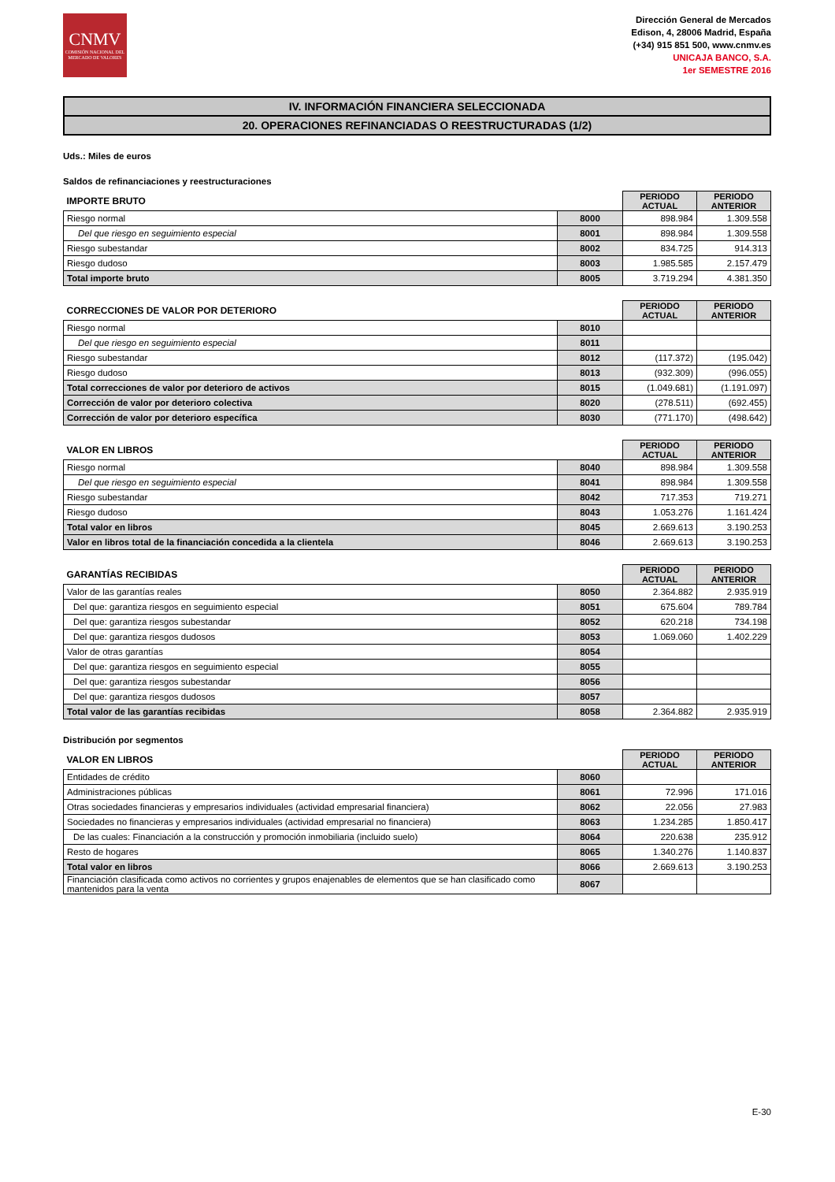CNMV
COMISIÓN NACIONAL DEL MERCADO DE VALORES
Dirección General de Mercados
Edison, 4, 28006 Madrid, España
(+34) 915 851 500, www.cnmv.es
UNICAJA BANCO, S.A.
1er SEMESTRE 2016
IV. INFORMACIÓN FINANCIERA SELECCIONADA
20. OPERACIONES REFINANCIADAS O REESTRUCTURADAS (1/2)
Uds.: Miles de euros
Saldos de refinanciaciones y reestructuraciones
| IMPORTE BRUTO | | PERIODO ACTUAL | PERIODO ANTERIOR |
| --- | --- | --- | --- |
| Riesgo normal | 8000 | 898.984 | 1.309.558 |
| Del que riesgo en seguimiento especial | 8001 | 898.984 | 1.309.558 |
| Riesgo subestandar | 8002 | 834.725 | 914.313 |
| Riesgo dudoso | 8003 | 1.985.585 | 2.157.479 |
| Total importe bruto | 8005 | 3.719.294 | 4.381.350 |
| CORRECCIONES DE VALOR POR DETERIORO | | PERIODO ACTUAL | PERIODO ANTERIOR |
| --- | --- | --- | --- |
| Riesgo normal | 8010 | | |
| Del que riesgo en seguimiento especial | 8011 | | |
| Riesgo subestandar | 8012 | (117.372) | (195.042) |
| Riesgo dudoso | 8013 | (932.309) | (996.055) |
| Total correcciones de valor por deterioro de activos | 8015 | (1.049.681) | (1.191.097) |
| Corrección de valor por deterioro colectiva | 8020 | (278.511) | (692.455) |
| Corrección de valor por deterioro específica | 8030 | (771.170) | (498.642) |
| VALOR EN LIBROS | | PERIODO ACTUAL | PERIODO ANTERIOR |
| --- | --- | --- | --- |
| Riesgo normal | 8040 | 898.984 | 1.309.558 |
| Del que riesgo en seguimiento especial | 8041 | 898.984 | 1.309.558 |
| Riesgo subestandar | 8042 | 717.353 | 719.271 |
| Riesgo dudoso | 8043 | 1.053.276 | 1.161.424 |
| Total valor en libros | 8045 | 2.669.613 | 3.190.253 |
| Valor en libros total de la financiación concedida a la clientela | 8046 | 2.669.613 | 3.190.253 |
| GARANTÍAS RECIBIDAS | | PERIODO ACTUAL | PERIODO ANTERIOR |
| --- | --- | --- | --- |
| Valor de las garantías reales | 8050 | 2.364.882 | 2.935.919 |
| Del que: garantiza riesgos en seguimiento especial | 8051 | 675.604 | 789.784 |
| Del que: garantiza riesgos subestandar | 8052 | 620.218 | 734.198 |
| Del que: garantiza riesgos dudosos | 8053 | 1.069.060 | 1.402.229 |
| Valor de otras garantías | 8054 | | |
| Del que: garantiza riesgos en seguimiento especial | 8055 | | |
| Del que: garantiza riesgos subestandar | 8056 | | |
| Del que: garantiza riesgos dudosos | 8057 | | |
| Total valor de las garantías recibidas | 8058 | 2.364.882 | 2.935.919 |
Distribución por segmentos
| VALOR EN LIBROS | | PERIODO ACTUAL | PERIODO ANTERIOR |
| --- | --- | --- | --- |
| Entidades de crédito | 8060 | | |
| Administraciones públicas | 8061 | 72.996 | 171.016 |
| Otras sociedades financieras y empresarios individuales (actividad empresarial financiera) | 8062 | 22.056 | 27.983 |
| Sociedades no financieras y empresarios individuales (actividad empresarial no financiera) | 8063 | 1.234.285 | 1.850.417 |
| De las cuales: Financiación a la construcción y promoción inmobiliaria (incluido suelo) | 8064 | 220.638 | 235.912 |
| Resto de hogares | 8065 | 1.340.276 | 1.140.837 |
| Total valor en libros | 8066 | 2.669.613 | 3.190.253 |
| Financiación clasificada como activos no corrientes y grupos enajenables de elementos que se han clasificado como mantenidos para la venta | 8067 | | |
E-30